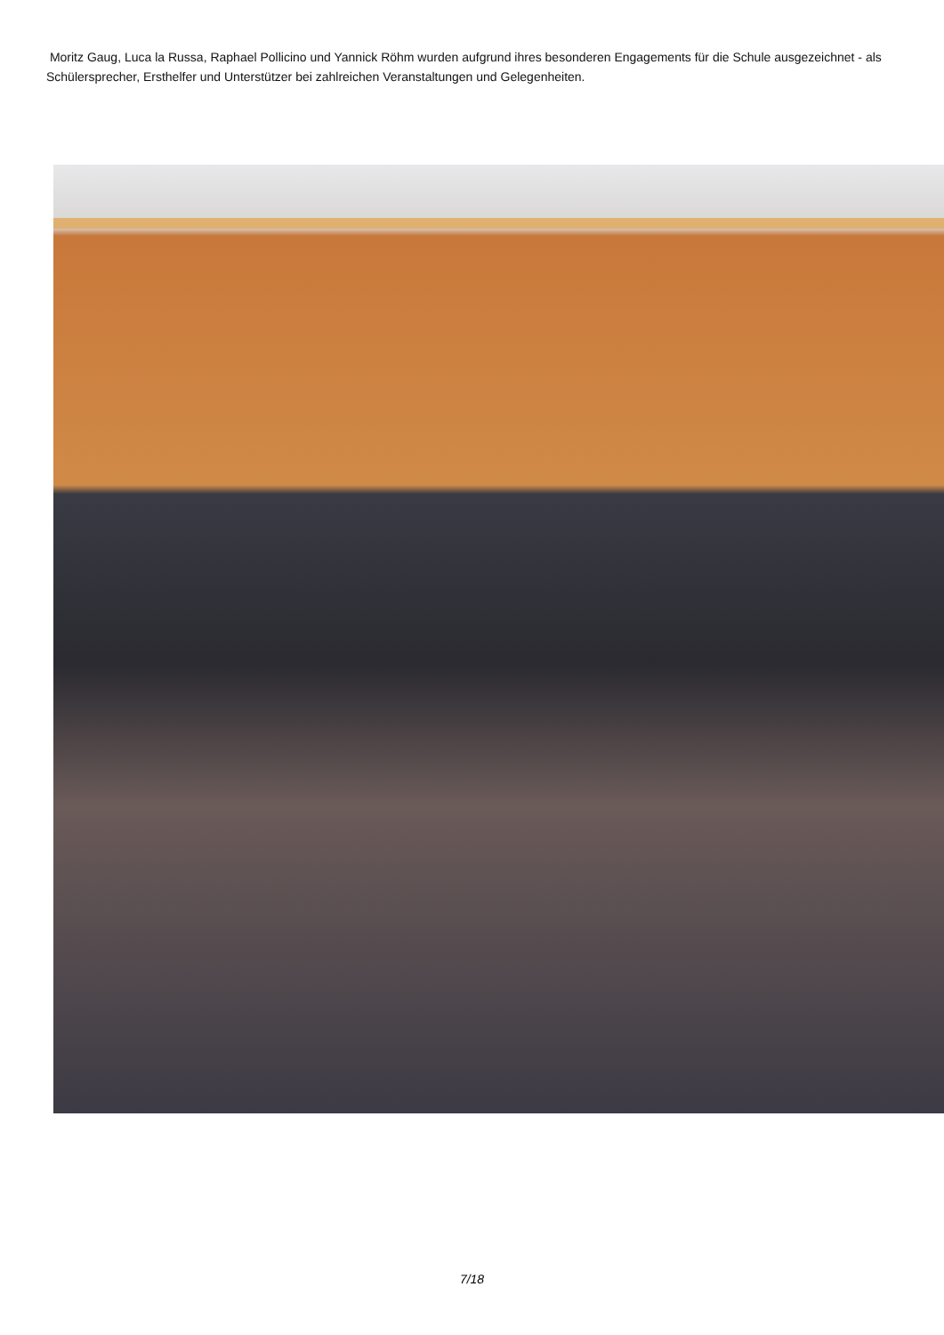Moritz Gaug, Luca la Russa, Raphael Pollicino und Yannick Röhm wurden aufgrund ihres besonderen Engagements für die Schule ausgezeichnet - als Schülersprecher, Ersthelfer und Unterstützer bei zahlreichen Veranstaltungen und Gelegenheiten.
7/18